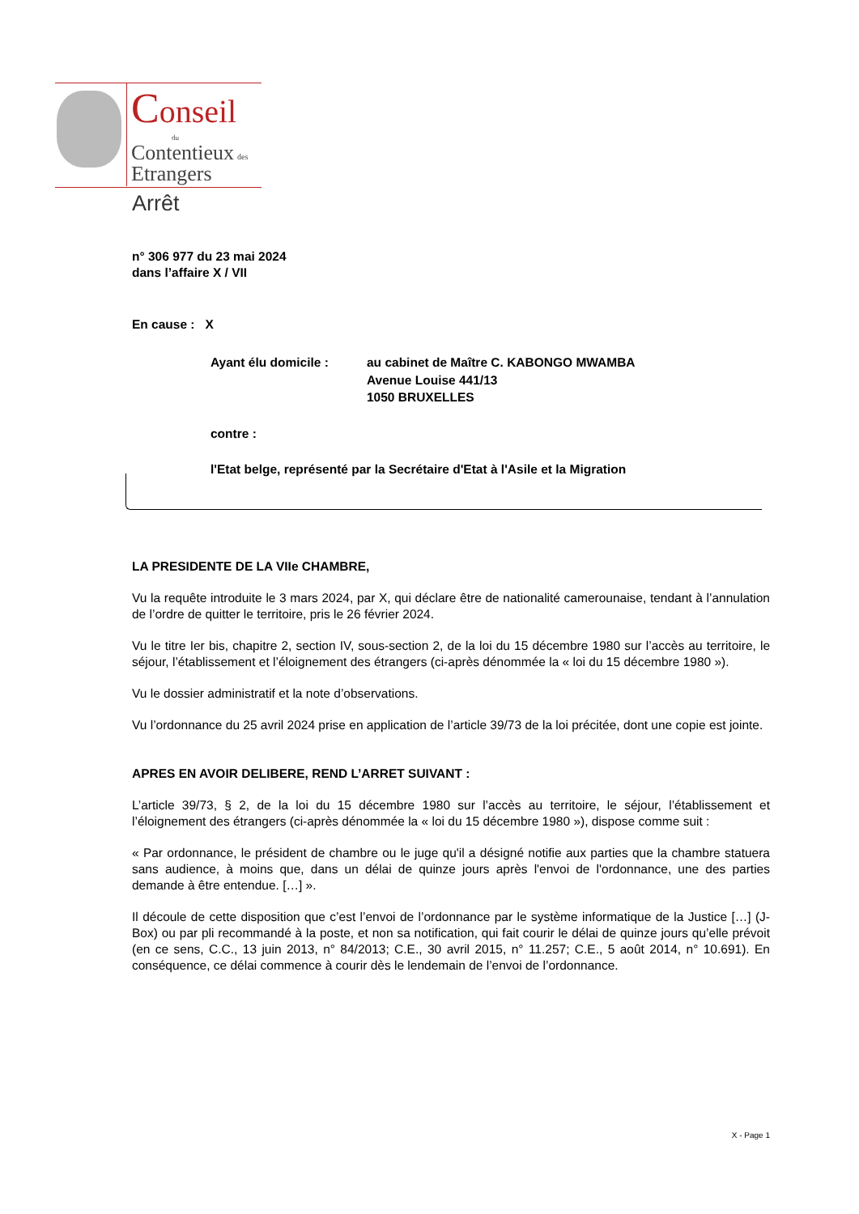Conseil
du
Contentieux des
Etrangers
Arrêt
n° 306 977 du 23 mai 2024
dans l’affaire X / VII
En cause : X
Ayant élu domicile : au cabinet de Maître C. KABONGO MWAMBA
Avenue Louise 441/13
1050 BRUXELLES
contre :
l'Etat belge, représenté par la Secrétaire d'Etat à l'Asile et la Migration
LA PRESIDENTE DE LA VIIe CHAMBRE,
Vu la requête introduite le 3 mars 2024, par X, qui déclare être de nationalité camerounaise, tendant à l’annulation de l’ordre de quitter le territoire, pris le 26 février 2024.
Vu le titre Ier bis, chapitre 2, section IV, sous-section 2, de la loi du 15 décembre 1980 sur l’accès au territoire, le séjour, l’établissement et l’éloignement des étrangers (ci-après dénommée la « loi du 15 décembre 1980 »).
Vu le dossier administratif et la note d’observations.
Vu l’ordonnance du 25 avril 2024 prise en application de l’article 39/73 de la loi précitée, dont une copie est jointe.
APRES EN AVOIR DELIBERE, REND L’ARRET SUIVANT :
L’article 39/73, § 2, de la loi du 15 décembre 1980 sur l’accès au territoire, le séjour, l’établissement et l’éloignement des étrangers (ci-après dénommée la « loi du 15 décembre 1980 »), dispose comme suit :
« Par ordonnance, le président de chambre ou le juge qu'il a désigné notifie aux parties que la chambre statuera sans audience, à moins que, dans un délai de quinze jours après l'envoi de l'ordonnance, une des parties demande à être entendue. […] ».
Il découle de cette disposition que c’est l’envoi de l’ordonnance par le système informatique de la Justice […] (J-Box) ou par pli recommandé à la poste, et non sa notification, qui fait courir le délai de quinze jours qu’elle prévoit (en ce sens, C.C., 13 juin 2013, n° 84/2013; C.E., 30 avril 2015, n° 11.257; C.E., 5 août 2014, n° 10.691). En conséquence, ce délai commence à courir dès le lendemain de l’envoi de l’ordonnance.
X - Page 1